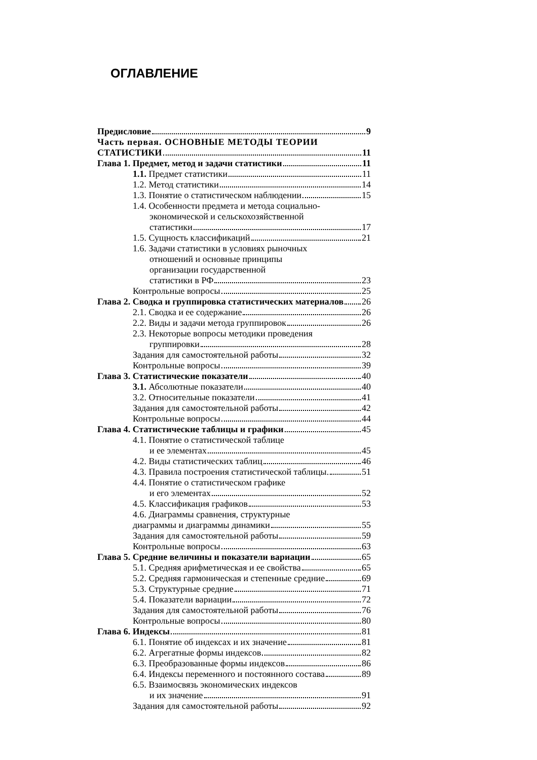ОГЛАВЛЕНИЕ
Предисловие 9
Часть первая. ОСНОВНЫЕ МЕТОДЫ ТЕОРИИ
СТАТИСТИКИ 11
Глава 1. Предмет, метод и задачи статистики 11
1.1. Предмет статистики 11
1.2. Метод статистики 14
1.3. Понятие о статистическом наблюдении 15
1.4. Особенности предмета и метода социально-
экономической и сельскохозяйственной
статистики 17
1.5. Сущность классификаций 21
1.6. Задачи статистики в условиях рыночных
отношений и основные принципы
организации государственной
статистики в РФ 23
Контрольные вопросы 25
Глава 2. Сводка и группировка статистических материалов 26
2.1. Сводка и ее содержание 26
2.2. Виды и задачи метода группировок 26
2.3. Некоторые вопросы методики проведения
группировки 28
Задания для самостоятельной работы 32
Контрольные вопросы 39
Глава 3. Статистические показатели 40
3.1. Абсолютные показатели 40
3.2. Относительные показатели 41
Задания для самостоятельной работы 42
Контрольные вопросы 44
Глава 4. Статистические таблицы и графики 45
4.1. Понятие о статистической таблице
и ее элементах 45
4.2. Виды статистических таблиц 46
4.3. Правила построения статистической таблицы. 51
4.4. Понятие о статистическом графике
и его элементах 52
4.5. Классификация графиков 53
4.6. Диаграммы сравнения, структурные
диаграммы и диаграммы динамики 55
Задания для самостоятельной работы 59
Контрольные вопросы 63
Глава 5. Средние величины и показатели вариации 65
5.1. Средняя арифметическая и ее свойства 65
5.2. Средняя гармоническая и степенные средние 69
5.3. Структурные средние 71
5.4. Показатели вариации 72
Задания для самостоятельной работы 76
Контрольные вопросы 80
Глава 6. Индексы 81
6.1. Понятие об индексах и их значение 81
6.2. Агрегатные формы индексов 82
6.3. Преобразованные формы индексов 86
6.4. Индексы переменного и постоянного состава 89
6.5. Взаимосвязь экономических индексов
и их значение 91
Задания для самостоятельной работы 92